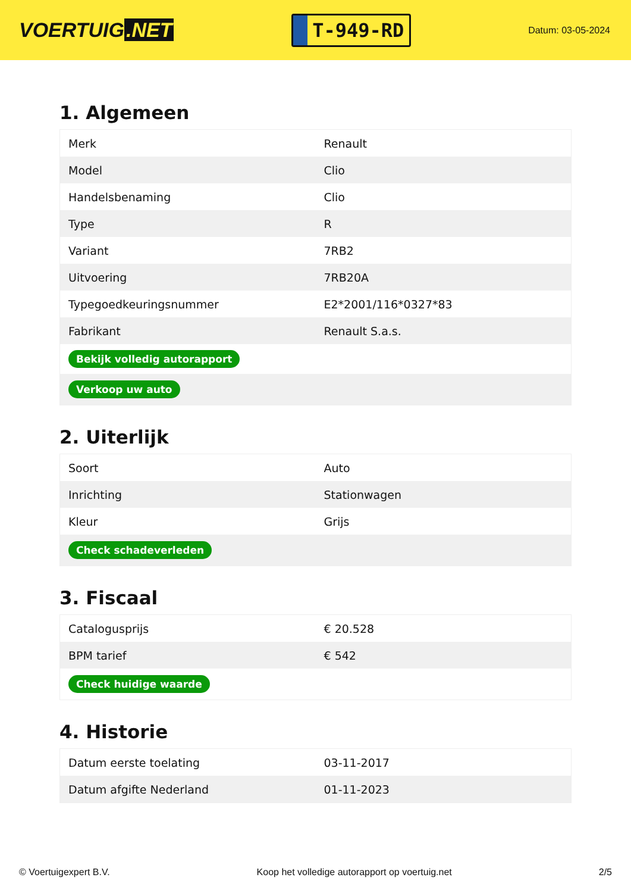VOERTUIG.NET
T-949-RD
Datum: 03-05-2024
1. Algemeen
| Merk | Renault |
| Model | Clio |
| Handelsbenaming | Clio |
| Type | R |
| Variant | 7RB2 |
| Uitvoering | 7RB20A |
| Typegoedkeuringsnummer | E2*2001/116*0327*83 |
| Fabrikant | Renault S.a.s. |
| Bekijk volledig autorapport | |
| Verkoop uw auto | |
2. Uiterlijk
| Soort | Auto |
| Inrichting | Stationwagen |
| Kleur | Grijs |
| Check schadeverleden | |
3. Fiscaal
| Catalogusprijs | € 20.528 |
| BPM tarief | € 542 |
| Check huidige waarde | |
4. Historie
| Datum eerste toelating | 03-11-2017 |
| Datum afgifte Nederland | 01-11-2023 |
© Voertuigexpert B.V. Koop het volledige autorapport op voertuig.net 2/5